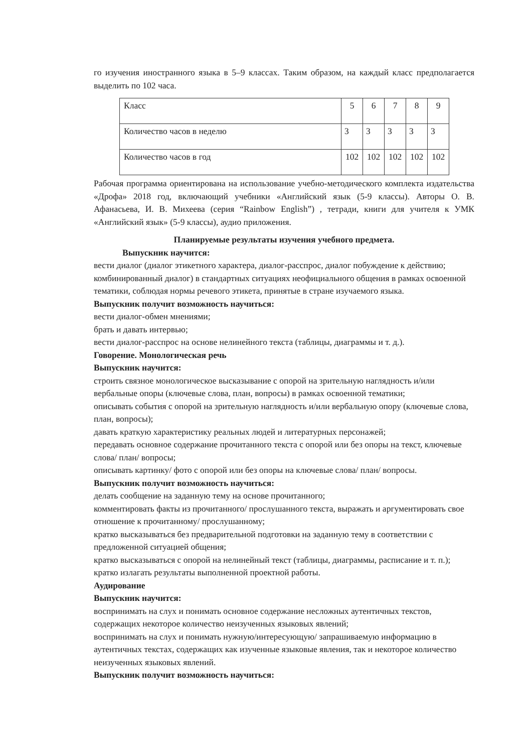го изучения иностранного языка в 5–9 классах. Таким образом, на каждый класс предполагается выделить по 102 часа.
| Класс | 5 | 6 | 7 | 8 | 9 |
| Количество часов в неделю | 3 | 3 | 3 | 3 | 3 |
| Количество часов в год | 102 | 102 | 102 | 102 | 102 |
Рабочая программа ориентирована на использование учебно-методического комплекта издательства «Дрофа» 2018 год, включающий учебники «Английский язык (5-9 классы). Авторы О. В. Афанасьева, И. В. Михеева (серия “Rainbow English”) , тетради, книги для учителя к УМК «Английский язык» (5-9 классы), аудио приложения.
Планируемые результаты изучения учебного предмета.
Выпускник научится:
вести диалог (диалог этикетного характера, диалог-расспрос, диалог побуждение к действию; комбинированный диалог) в стандартных ситуациях неофициального общения в рамках освоенной тематики, соблюдая нормы речевого этикета, принятые в стране изучаемого языка.
Выпускник получит возможность научиться:
вести диалог-обмен мнениями;
брать и давать интервью;
вести диалог-расспрос на основе нелинейного текста (таблицы, диаграммы и т. д.).
Говорение. Монологическая речь
Выпускник научится:
строить связное монологическое высказывание с опорой на зрительную наглядность и/или вербальные опоры (ключевые слова, план, вопросы) в рамках освоенной тематики;
описывать события с опорой на зрительную наглядность и/или вербальную опору (ключевые слова, план, вопросы);
давать краткую характеристику реальных людей и литературных персонажей;
передавать основное содержание прочитанного текста с опорой или без опоры на текст, ключевые слова/ план/ вопросы;
описывать картинку/ фото с опорой или без опоры на ключевые слова/ план/ вопросы.
Выпускник получит возможность научиться:
делать сообщение на заданную тему на основе прочитанного;
комментировать факты из прочитанного/ прослушанного текста, выражать и аргументировать свое отношение к прочитанному/ прослушанному;
кратко высказываться без предварительной подготовки на заданную тему в соответствии с предложенной ситуацией общения;
кратко высказываться с опорой на нелинейный текст (таблицы, диаграммы, расписание и т. п.);
кратко излагать результаты выполненной проектной работы.
Аудирование
Выпускник научится:
воспринимать на слух и понимать основное содержание несложных аутентичных текстов, содержащих некоторое количество неизученных языковых явлений;
воспринимать на слух и понимать нужную/интересующую/ запрашиваемую информацию в аутентичных текстах, содержащих как изученные языковые явления, так и некоторое количество неизученных языковых явлений.
Выпускник получит возможность научиться: